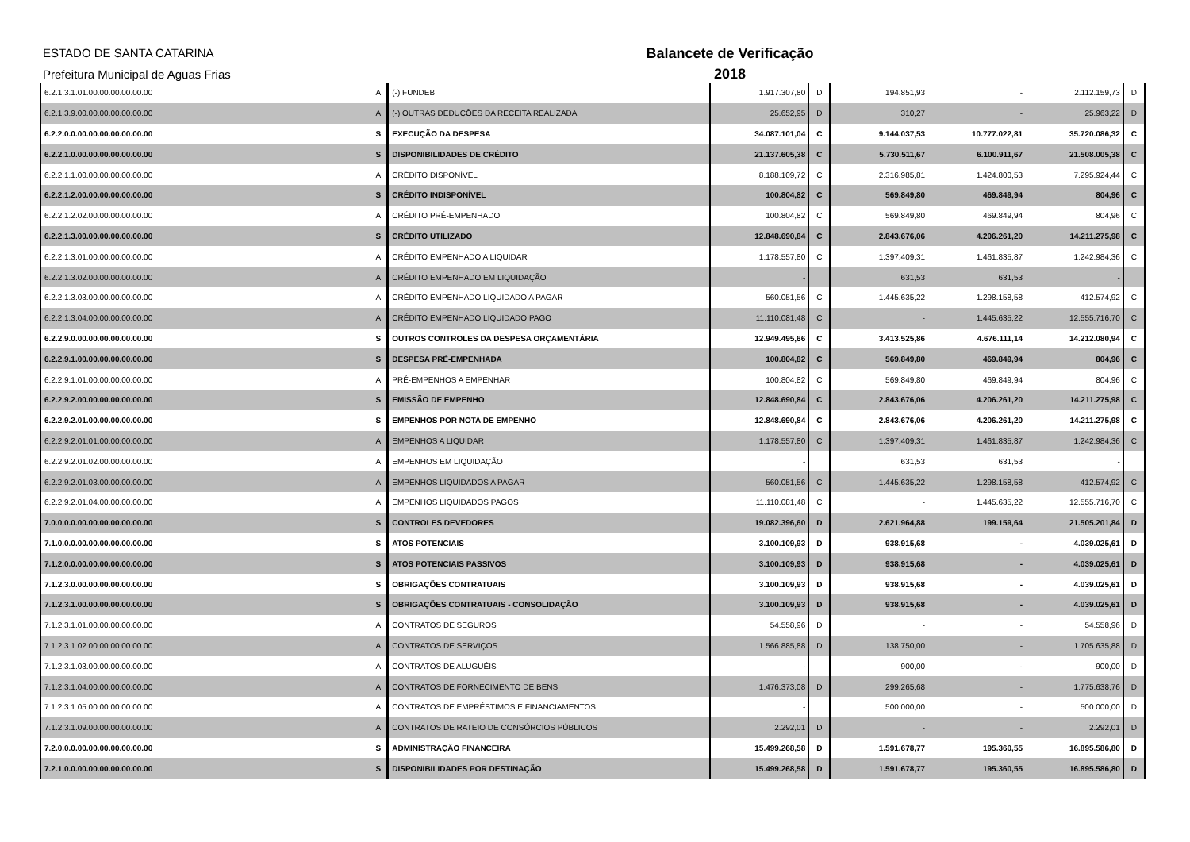ESTADO DE SANTA CATARINA
Prefeitura Municipal de Aguas Frias
Balancete de Verificação
2018
| 6.2.1.3.1.01.00.00.00.00.00.00 | A | (-) FUNDEB | 1.917.307,80 | D | 194.851,93 | - | 2.112.159,73 | D |
| 6.2.1.3.9.00.00.00.00.00.00.00 | A | (-) OUTRAS DEDUÇÕES DA RECEITA REALIZADA | 25.652,95 | D | 310,27 | - | 25.963,22 | D |
| 6.2.2.0.0.00.00.00.00.00.00.00 | S | EXECUÇÃO DA DESPESA | 34.087.101,04 | C | 9.144.037,53 | 10.777.022,81 | 35.720.086,32 | C |
| 6.2.2.1.0.00.00.00.00.00.00.00 | S | DISPONIBILIDADES DE CRÉDITO | 21.137.605,38 | C | 5.730.511,67 | 6.100.911,67 | 21.508.005,38 | C |
| 6.2.2.1.1.00.00.00.00.00.00.00 | A | CRÉDITO DISPONÍVEL | 8.188.109,72 | C | 2.316.985,81 | 1.424.800,53 | 7.295.924,44 | C |
| 6.2.2.1.2.00.00.00.00.00.00.00 | S | CRÉDITO INDISPONÍVEL | 100.804,82 | C | 569.849,80 | 469.849,94 | 804,96 | C |
| 6.2.2.1.2.02.00.00.00.00.00.00 | A | CRÉDITO PRÉ-EMPENHADO | 100.804,82 | C | 569.849,80 | 469.849,94 | 804,96 | C |
| 6.2.2.1.3.00.00.00.00.00.00.00 | S | CRÉDITO UTILIZADO | 12.848.690,84 | C | 2.843.676,06 | 4.206.261,20 | 14.211.275,98 | C |
| 6.2.2.1.3.01.00.00.00.00.00.00 | A | CRÉDITO EMPENHADO A LIQUIDAR | 1.178.557,80 | C | 1.397.409,31 | 1.461.835,87 | 1.242.984,36 | C |
| 6.2.2.1.3.02.00.00.00.00.00.00 | A | CRÉDITO EMPENHADO EM LIQUIDAÇÃO | - | | 631,53 | 631,53 | - | |
| 6.2.2.1.3.03.00.00.00.00.00.00 | A | CRÉDITO EMPENHADO LIQUIDADO A PAGAR | 560.051,56 | C | 1.445.635,22 | 1.298.158,58 | 412.574,92 | C |
| 6.2.2.1.3.04.00.00.00.00.00.00 | A | CRÉDITO EMPENHADO LIQUIDADO PAGO | 11.110.081,48 | C | - | 1.445.635,22 | 12.555.716,70 | C |
| 6.2.2.9.0.00.00.00.00.00.00.00 | S | OUTROS CONTROLES DA DESPESA ORÇAMENTÁRIA | 12.949.495,66 | C | 3.413.525,86 | 4.676.111,14 | 14.212.080,94 | C |
| 6.2.2.9.1.00.00.00.00.00.00.00 | S | DESPESA PRÉ-EMPENHADA | 100.804,82 | C | 569.849,80 | 469.849,94 | 804,96 | C |
| 6.2.2.9.1.01.00.00.00.00.00.00 | A | PRÉ-EMPENHOS A EMPENHAR | 100.804,82 | C | 569.849,80 | 469.849,94 | 804,96 | C |
| 6.2.2.9.2.00.00.00.00.00.00.00 | S | EMISSÃO DE EMPENHO | 12.848.690,84 | C | 2.843.676,06 | 4.206.261,20 | 14.211.275,98 | C |
| 6.2.2.9.2.01.00.00.00.00.00.00 | S | EMPENHOS POR NOTA DE EMPENHO | 12.848.690,84 | C | 2.843.676,06 | 4.206.261,20 | 14.211.275,98 | C |
| 6.2.2.9.2.01.01.00.00.00.00.00 | A | EMPENHOS A LIQUIDAR | 1.178.557,80 | C | 1.397.409,31 | 1.461.835,87 | 1.242.984,36 | C |
| 6.2.2.9.2.01.02.00.00.00.00.00 | A | EMPENHOS EM LIQUIDAÇÃO | - | | 631,53 | 631,53 | - | |
| 6.2.2.9.2.01.03.00.00.00.00.00 | A | EMPENHOS LIQUIDADOS A PAGAR | 560.051,56 | C | 1.445.635,22 | 1.298.158,58 | 412.574,92 | C |
| 6.2.2.9.2.01.04.00.00.00.00.00 | A | EMPENHOS LIQUIDADOS PAGOS | 11.110.081,48 | C | - | 1.445.635,22 | 12.555.716,70 | C |
| 7.0.0.0.0.00.00.00.00.00.00.00 | S | CONTROLES DEVEDORES | 19.082.396,60 | D | 2.621.964,88 | 199.159,64 | 21.505.201,84 | D |
| 7.1.0.0.0.00.00.00.00.00.00.00 | S | ATOS POTENCIAIS | 3.100.109,93 | D | 938.915,68 | - | 4.039.025,61 | D |
| 7.1.2.0.0.00.00.00.00.00.00.00 | S | ATOS POTENCIAIS PASSIVOS | 3.100.109,93 | D | 938.915,68 | - | 4.039.025,61 | D |
| 7.1.2.3.0.00.00.00.00.00.00.00 | S | OBRIGAÇÕES CONTRATUAIS | 3.100.109,93 | D | 938.915,68 | - | 4.039.025,61 | D |
| 7.1.2.3.1.00.00.00.00.00.00.00 | S | OBRIGAÇÕES CONTRATUAIS - CONSOLIDAÇÃO | 3.100.109,93 | D | 938.915,68 | - | 4.039.025,61 | D |
| 7.1.2.3.1.01.00.00.00.00.00.00 | A | CONTRATOS DE SEGUROS | 54.558,96 | D | - | - | 54.558,96 | D |
| 7.1.2.3.1.02.00.00.00.00.00.00 | A | CONTRATOS DE SERVIÇOS | 1.566.885,88 | D | 138.750,00 | - | 1.705.635,88 | D |
| 7.1.2.3.1.03.00.00.00.00.00.00 | A | CONTRATOS DE ALUGUÉIS | - | | 900,00 | - | 900,00 | D |
| 7.1.2.3.1.04.00.00.00.00.00.00 | A | CONTRATOS DE FORNECIMENTO DE BENS | 1.476.373,08 | D | 299.265,68 | - | 1.775.638,76 | D |
| 7.1.2.3.1.05.00.00.00.00.00.00 | A | CONTRATOS DE EMPRÉSTIMOS E FINANCIAMENTOS | - | | 500.000,00 | - | 500.000,00 | D |
| 7.1.2.3.1.09.00.00.00.00.00.00 | A | CONTRATOS DE RATEIO DE CONSÓRCIOS PÚBLICOS | 2.292,01 | D | - | - | 2.292,01 | D |
| 7.2.0.0.0.00.00.00.00.00.00.00 | S | ADMINISTRAÇÃO FINANCEIRA | 15.499.268,58 | D | 1.591.678,77 | 195.360,55 | 16.895.586,80 | D |
| 7.2.1.0.0.00.00.00.00.00.00.00 | S | DISPONIBILIDADES POR DESTINAÇÃO | 15.499.268,58 | D | 1.591.678,77 | 195.360,55 | 16.895.586,80 | D |